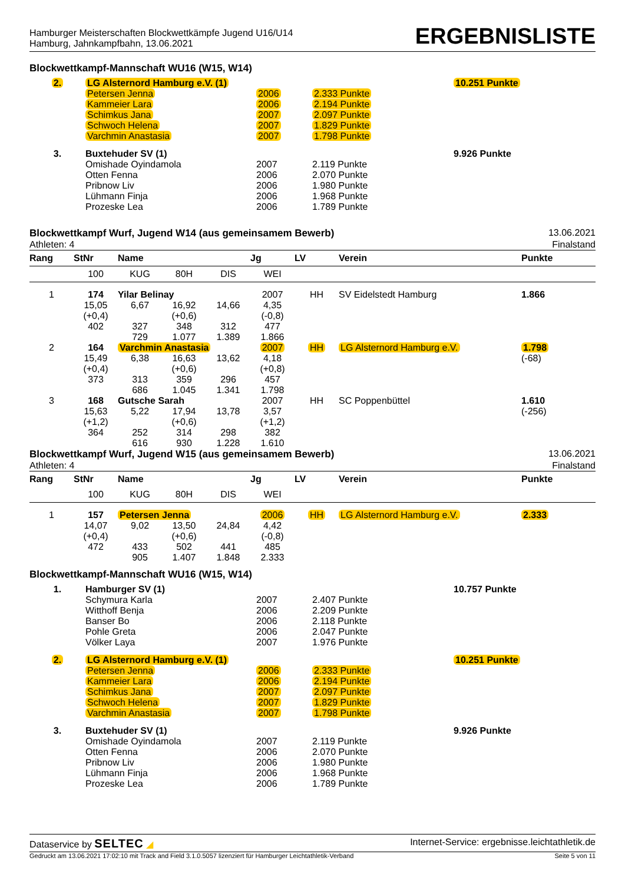Hamburger Meisterschaften Blockwettkämpfe Jugend U16/U14
Hamburg, Jahnkampfbahn, 13.06.2021
ERGEBNISLISTE
Blockwettkampf-Mannschaft WU16 (W15, W14)
| 2. | LG Alsternord Hamburg e.V. (1) | | | 10.251 Punkte |
| | Petersen Jenna | 2006 | 2.333 Punkte | |
| | Kammeier Lara | 2006 | 2.194 Punkte | |
| | Schimkus Jana | 2007 | 2.097 Punkte | |
| | Schwoch Helena | 2007 | 1.829 Punkte | |
| | Varchmin Anastasia | 2007 | 1.798 Punkte | |
| 3. | Buxtehuder SV (1) | | | 9.926 Punkte |
| | Omishade Oyindamola | 2007 | 2.119 Punkte | |
| | Otten Fenna | 2006 | 2.070 Punkte | |
| | Pribnow Liv | 2006 | 1.980 Punkte | |
| | Lühmann Finja | 2006 | 1.968 Punkte | |
| | Prozeske Lea | 2006 | 1.789 Punkte | |
Blockwettkampf Wurf, Jugend W14 (aus gemeinsamem Bewerb) 13.06.2021
Athleten: 4 Finalstand
| Rang | StNr | Name | | | Jg | LV | Verein | Punkte |
| --- | --- | --- | --- | --- | --- | --- | --- | --- |
| | 100 | KUG | 80H | DIS | WEI | | | |
| 1 | 174 | Yilar Belinay | | | 2007 | HH | SV Eidelstedt Hamburg | 1.866 |
| | 15,05 | 6,67 | 16,92 | 14,66 | 4,35 | | | |
| | (+0,4) | | (+0,6) | | (-0,8) | | | |
| | 402 | 327 | 348 | 312 | 477 | | | |
| | | 729 | 1.077 | 1.389 | 1.866 | | | |
| 2 | 164 | Varchmin Anastasia | | | 2007 | HH | LG Alsternord Hamburg e.V. | 1.798 |
| | 15,49 | 6,38 | 16,63 | 13,62 | 4,18 | | | (-68) |
| | (+0,4) | | (+0,6) | | (+0,8) | | | |
| | 373 | 313 | 359 | 296 | 457 | | | |
| | | 686 | 1.045 | 1.341 | 1.798 | | | |
| 3 | 168 | Gutsche Sarah | | | 2007 | HH | SC Poppenbüttel | 1.610 |
| | 15,63 | 5,22 | 17,94 | 13,78 | 3,57 | | | (-256) |
| | (+1,2) | | (+0,6) | | (+1,2) | | | |
| | 364 | 252 | 314 | 298 | 382 | | | |
| | | 616 | 930 | 1.228 | 1.610 | | | |
Blockwettkampf Wurf, Jugend W15 (aus gemeinsamem Bewerb) 13.06.2021
Athleten: 4 Finalstand
| Rang | StNr | Name | | | Jg | LV | Verein | Punkte |
| --- | --- | --- | --- | --- | --- | --- | --- | --- |
| | 100 | KUG | 80H | DIS | WEI | | | |
| 1 | 157 | Petersen Jenna | | | 2006 | HH | LG Alsternord Hamburg e.V. | 2.333 |
| | 14,07 | 9,02 | 13,50 | 24,84 | 4,42 | | | |
| | (+0,4) | | (+0,6) | | (-0,8) | | | |
| | 472 | 433 | 502 | 441 | 485 | | | |
| | | 905 | 1.407 | 1.848 | 2.333 | | | |
Blockwettkampf-Mannschaft WU16 (W15, W14)
| 1. | Hamburger SV (1) | | | 10.757 Punkte |
| | Schymura Karla | 2007 | 2.407 Punkte | |
| | Witthoff Benja | 2006 | 2.209 Punkte | |
| | Banser Bo | 2006 | 2.118 Punkte | |
| | Pohle Greta | 2006 | 2.047 Punkte | |
| | Völker Laya | 2007 | 1.976 Punkte | |
| 2. | LG Alsternord Hamburg e.V. (1) | | | 10.251 Punkte |
| | Petersen Jenna | 2006 | 2.333 Punkte | |
| | Kammeier Lara | 2006 | 2.194 Punkte | |
| | Schimkus Jana | 2007 | 2.097 Punkte | |
| | Schwoch Helena | 2007 | 1.829 Punkte | |
| | Varchmin Anastasia | 2007 | 1.798 Punkte | |
| 3. | Buxtehuder SV (1) | | | 9.926 Punkte |
| | Omishade Oyindamola | 2007 | 2.119 Punkte | |
| | Otten Fenna | 2006 | 2.070 Punkte | |
| | Pribnow Liv | 2006 | 1.980 Punkte | |
| | Lühmann Finja | 2006 | 1.968 Punkte | |
| | Prozeske Lea | 2006 | 1.789 Punkte | |
Dataservice by SELTEC ◢ Internet-Service: ergebnisse.leichtathletik.de
Gedruckt am 13.06.2021 17:02:10 mit Track and Field 3.1.0.5057 lizenziert für Hamburger Leichtathletik-Verband Seite 5 von 11